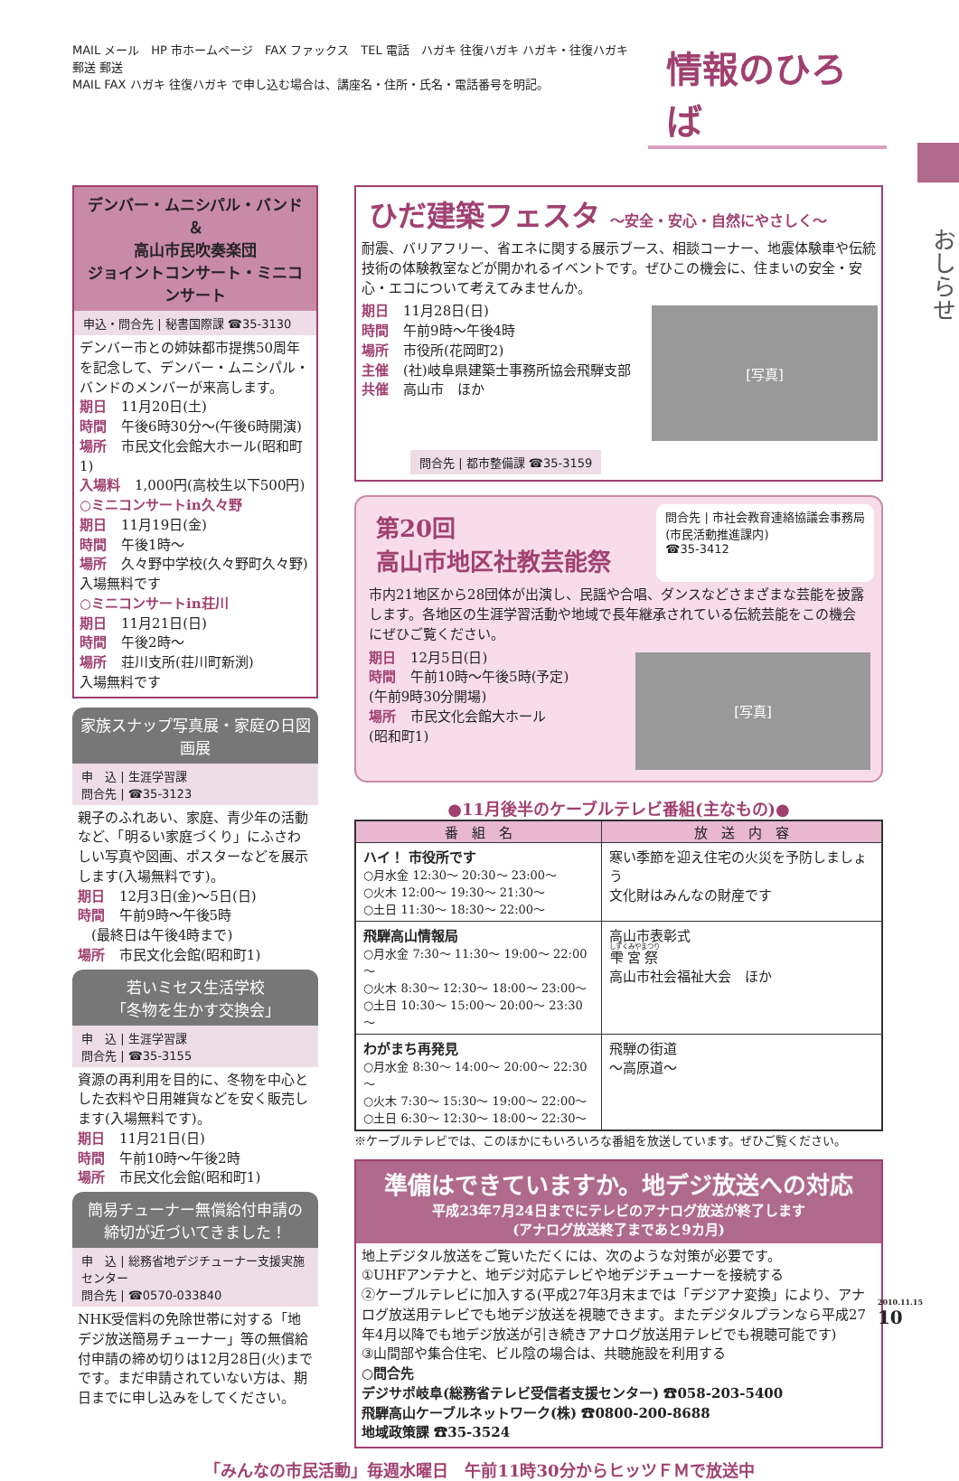MAIL メール　HP 市ホームページ　FAX ファックス　TEL 電話　ハガキ 往復ハガキ ハガキ・往復ハガキ　郵送 郵送
MAIL FAX ハガキ 往復ハガキ で申し込む場合は、講座名・住所・氏名・電話番号を明記。
情報のひろば
おしらせ
デンバー・ムニシパル・バンド＆
高山市民吹奏楽団
ジョイントコンサート・ミニコンサート
申込・問合先 | 秘書国際課 ☎35-3130
デンバー市との姉妹都市提携50周年を記念して、デンバー・ムニシパル・バンドのメンバーが来高します。
期日 11月20日(土)
時間 午後6時30分～(午後6時開演)
場所 市民文化会館大ホール(昭和町1)
入場料 1,000円(高校生以下500円)
○ミニコンサートin久々野
期日 11月19日(金)
時間 午後1時～
場所 久々野中学校(久々野町久々野)
入場無料です
○ミニコンサートin荘川
期日 11月21日(日)
時間 午後2時～
場所 荘川支所(荘川町新渕)
入場無料です
家族スナップ写真展・家庭の日図画展
申　込 | 生涯学習課
問合先 | ☎35-3123
親子のふれあい、家庭、青少年の活動など、「明るい家庭づくり」にふさわしい写真や図画、ポスターなどを展示します(入場無料です)。
期日 12月3日(金)～5日(日)
時間 午前9時～午後5時
　(最終日は午後4時まで)
場所 市民文化会館(昭和町1)
若いミセス生活学校
「冬物を生かす交換会」
申　込 | 生涯学習課
問合先 | ☎35-3155
資源の再利用を目的に、冬物を中心とした衣料や日用雑貨などを安く販売します(入場無料です)。
期日 11月21日(日)
時間 午前10時～午後2時
場所 市民文化会館(昭和町1)
簡易チューナー無償給付申請の
締切が近づいてきました！
申　込 | 総務省地デジチューナー支援実施センター
問合先 | ☎0570-033840
NHK受信料の免除世帯に対する「地デジ放送簡易チューナー」等の無償給付申請の締め切りは12月28日(火)までです。まだ申請されていない方は、期日までに申し込みをしてください。
ひだ建築フェスタ ～安全・安心・自然にやさしく～
耐震、バリアフリー、省エネに関する展示ブース、相談コーナー、地震体験車や伝統技術の体験教室などが開かれるイベントです。ぜひこの機会に、住まいの安全・安心・エコについて考えてみませんか。
[写真]
期日 11月28日(日)
時間 午前9時～午後4時
場所 市役所(花岡町2)
主催 (社)岐阜県建築士事務所協会飛騨支部
共催 高山市　ほか
問合先 | 都市整備課 ☎35-3159
第20回
高山市地区社教芸能祭
問合先 | 市社会教育連絡協議会事務局
(市民活動推進課内)
☎35-3412
市内21地区から28団体が出演し、民謡や合唱、ダンスなどさまざまな芸能を披露します。各地区の生涯学習活動や地域で長年継承されている伝統芸能をこの機会にぜひご覧ください。
[写真]
期日 12月5日(日)
時間 午前10時～午後5時(予定)
(午前9時30分開場)
場所 市民文化会館大ホール
(昭和町1)
●11月後半のケーブルテレビ番組(主なもの)●
| 番 組 名 | 放 送 内 容 |
| --- | --- |
| ハイ！ 市役所です ○月水金 12:30～ 20:30～ 23:00～ ○火木 12:00～ 19:30～ 21:30～ ○土日 11:30～ 18:30～ 22:00～ | 寒い季節を迎え住宅の火災を予防しましょう 文化財はみんなの財産です |
| 飛騨高山情報局 ○月水金 7:30～ 11:30～ 19:00～ 22:00～ ○火木 8:30～ 12:30～ 18:00～ 23:00～ ○土日 10:30～ 15:00～ 20:00～ 23:30～ | 高山市表彰式 雫宮祭 高山市社会福祉大会 ほか |
| わがまち再発見 ○月水金 8:30～ 14:00～ 20:00～ 22:30～ ○火木 7:30～ 15:30～ 19:00～ 22:00～ ○土日 6:30～ 12:30～ 18:00～ 22:30～ | 飛騨の街道 ～高原道～ |
※ケーブルテレビでは、このほかにもいろいろな番組を放送しています。ぜひご覧ください。
準備はできていますか。地デジ放送への対応
平成23年7月24日までにテレビのアナログ放送が終了します
(アナログ放送終了まであと9カ月)
地上デジタル放送をご覧いただくには、次のような対策が必要です。
①UHFアンテナと、地デジ対応テレビや地デジチューナーを接続する
②ケーブルテレビに加入する(平成27年3月末までは「デジアナ変換」により、アナログ放送用テレビでも地デジ放送を視聴できます。またデジタルプランなら平成27年4月以降でも地デジ放送が引き続きアナログ放送用テレビでも視聴可能です)
③山間部や集合住宅、ビル陰の場合は、共聴施設を利用する
○問合先
デジサポ岐阜(総務省テレビ受信者支援センター) ☎058-203-5400
飛騨高山ケーブルネットワーク(株) ☎0800-200-8688
地域政策課 ☎35-3524
「みんなの市民活動」毎週水曜日　午前11時30分からヒッツＦＭで放送中
2010.11.15
10